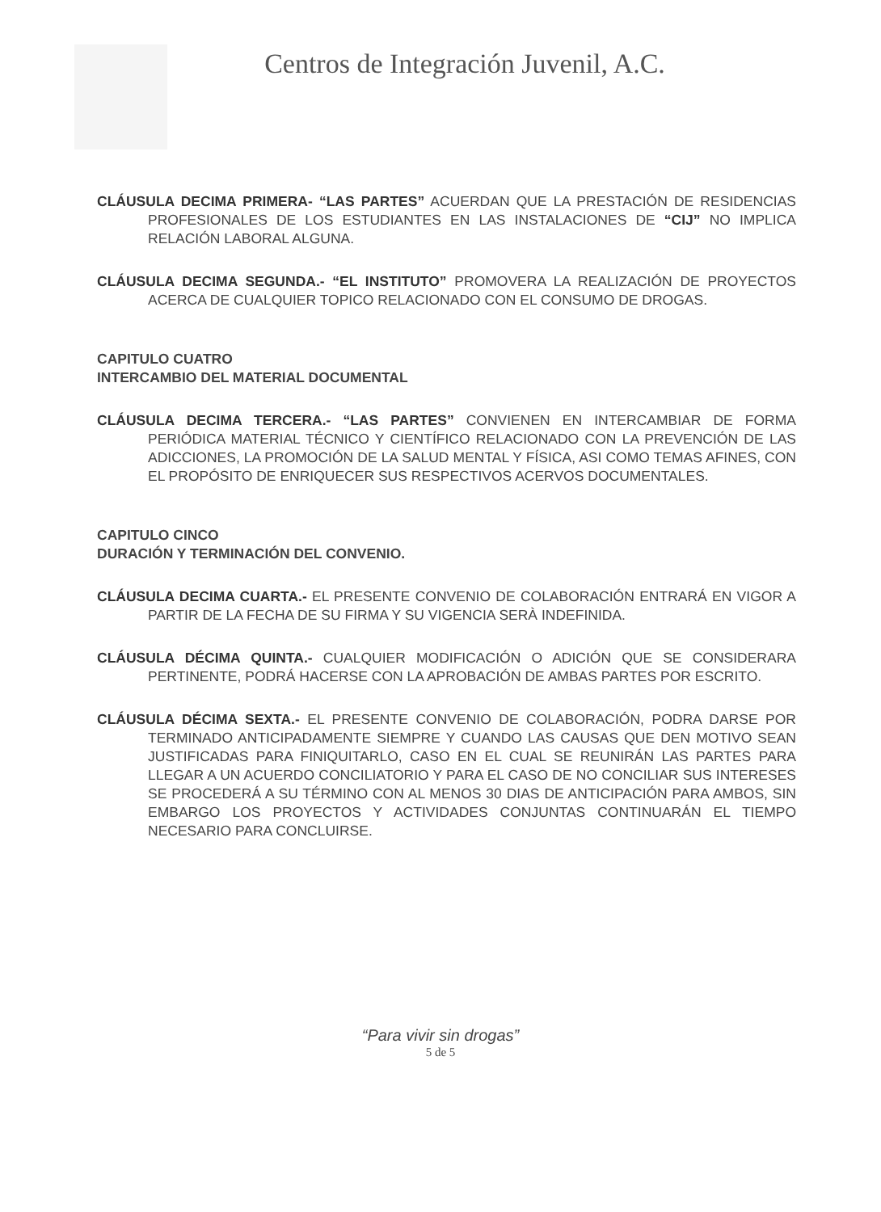Centros de Integración Juvenil, A.C.
CLÁUSULA DECIMA PRIMERA- “LAS PARTES” ACUERDAN QUE LA PRESTACIÓN DE RESIDENCIAS PROFESIONALES DE LOS ESTUDIANTES EN LAS INSTALACIONES DE “CIJ” NO IMPLICA RELACIÓN LABORAL ALGUNA.
CLÁUSULA DECIMA SEGUNDA.- “EL INSTITUTO” PROMOVERA LA REALIZACIÓN DE PROYECTOS ACERCA DE CUALQUIER TOPICO RELACIONADO CON EL CONSUMO DE DROGAS.
CAPITULO CUATRO
INTERCAMBIO DEL MATERIAL DOCUMENTAL
CLÁUSULA DECIMA TERCERA.- “LAS PARTES” CONVIENEN EN INTERCAMBIAR DE FORMA PERIÓDICA MATERIAL TÉCNICO Y CIENTÍFICO RELACIONADO CON LA PREVENCIÓN DE LAS ADICCIONES, LA PROMOCIÓN DE LA SALUD MENTAL Y FÍSICA, ASI COMO TEMAS AFINES, CON EL PROPÓSITO DE ENRIQUECER SUS RESPECTIVOS ACERVOS DOCUMENTALES.
CAPITULO CINCO
DURACIÓN Y TERMINACIÓN DEL CONVENIO.
CLÁUSULA DECIMA CUARTA.- EL PRESENTE CONVENIO DE COLABORACIÓN ENTRARÁ EN VIGOR A PARTIR DE LA FECHA DE SU FIRMA Y SU VIGENCIA SERÀ INDEFINIDA.
CLÁUSULA DÉCIMA QUINTA.- CUALQUIER MODIFICACIÓN O ADICIÓN QUE SE CONSIDERARA PERTINENTE, PODRÁ HACERSE CON LA APROBACIÓN DE AMBAS PARTES POR ESCRITO.
CLÁUSULA DÉCIMA SEXTA.- EL PRESENTE CONVENIO DE COLABORACIÓN, PODRA DARSE POR TERMINADO ANTICIPADAMENTE SIEMPRE Y CUANDO LAS CAUSAS QUE DEN MOTIVO SEAN JUSTIFICADAS PARA FINIQUITARLO, CASO EN EL CUAL SE REUNIRÁN LAS PARTES PARA LLEGAR A UN ACUERDO CONCILIATORIO Y PARA EL CASO DE NO CONCILIAR SUS INTERESES SE PROCEDERÁ A SU TÉRMINO CON AL MENOS 30 DIAS DE ANTICIPACIÓN PARA AMBOS, SIN EMBARGO LOS PROYECTOS Y ACTIVIDADES CONJUNTAS CONTINUARÁN EL TIEMPO NECESARIO PARA CONCLUIRSE.
“Para vivir sin drogas”
5 de 5